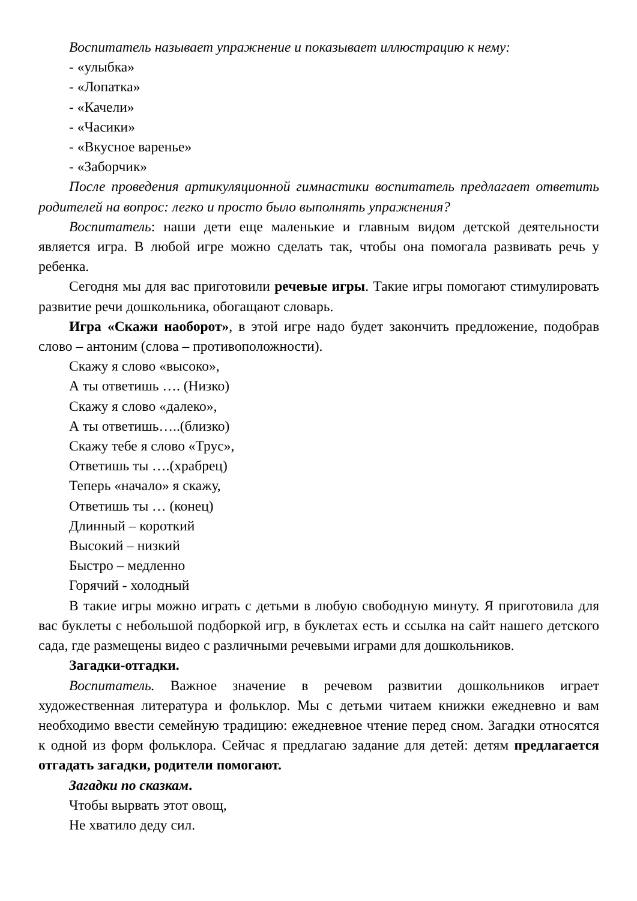Воспитатель называет упражнение и показывает иллюстрацию к нему:
- «улыбка»
- «Лопатка»
- «Качели»
- «Часики»
- «Вкусное варенье»
- «Заборчик»
После проведения артикуляционной гимнастики воспитатель предлагает ответить родителей на вопрос: легко и просто было выполнять упражнения?
Воспитатель: наши дети еще маленькие и главным видом детской деятельности является игра. В любой игре можно сделать так, чтобы она помогала развивать речь у ребенка.
Сегодня мы для вас приготовили речевые игры. Такие игры помогают стимулировать развитие речи дошкольника, обогащают словарь.
Игра «Скажи наоборот», в этой игре надо будет закончить предложение, подобрав слово – антоним (слова – противоположности).
Скажу я слово «высоко»,
А ты ответишь …. (Низко)
Скажу я слово «далеко»,
А ты ответишь…..(близко)
Скажу тебе я слово «Трус»,
Ответишь ты ….(храбрец)
Теперь «начало» я скажу,
Ответишь ты … (конец)
Длинный – короткий
Высокий – низкий
Быстро – медленно
Горячий - холодный
В такие игры можно играть с детьми в любую свободную минуту. Я приготовила для вас буклеты с небольшой подборкой игр, в буклетах есть и ссылка на сайт нашего детского сада, где размещены видео с различными речевыми играми для дошкольников.
Загадки-отгадки.
Воспитатель. Важное значение в речевом развитии дошкольников играет художественная литература и фольклор. Мы с детьми читаем книжки ежедневно и вам необходимо ввести семейную традицию: ежедневное чтение перед сном. Загадки относятся к одной из форм фольклора. Сейчас я предлагаю задание для детей: детям предлагается отгадать загадки, родители помогают.
Загадки по сказкам.
Чтобы вырвать этот овощ,
Не хватило деду сил.